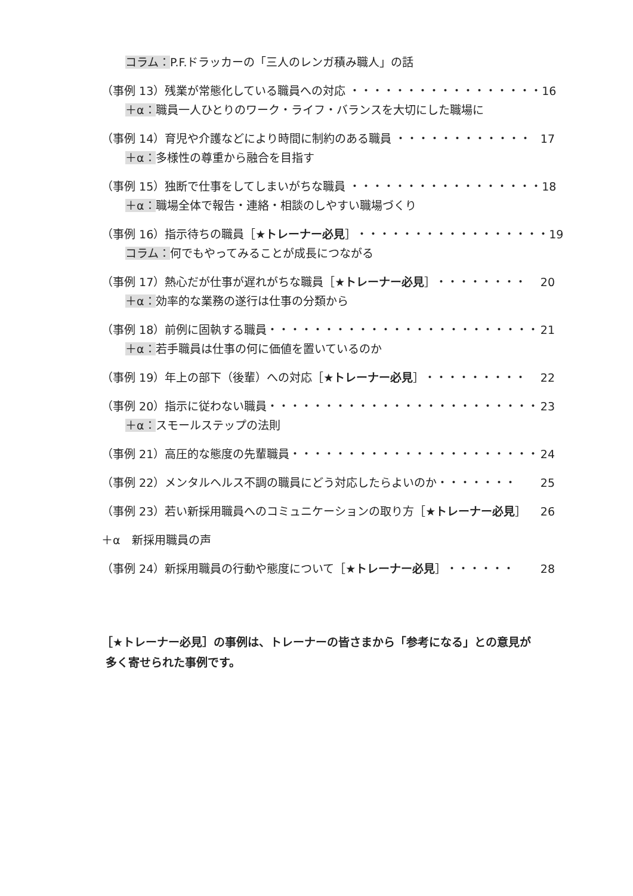コラム：P.F.ドラッカーの「三人のレンガ積み職人」の話
（事例 13）残業が常態化している職員への対応 ・・・・・・・・・・・・・・・・・ 16
＋α：職員一人ひとりのワーク・ライフ・バランスを大切にした職場に
（事例 14）育児や介護などにより時間に制約のある職員 ・・・・・・・・・・・・ 17
＋α：多様性の尊重から融合を目指す
（事例 15）独断で仕事をしてしまいがちな職員 ・・・・・・・・・・・・・・・・・ 18
＋α：職場全体で報告・連絡・相談のしやすい職場づくり
（事例 16）指示待ちの職員［★トレーナー必見］・・・・・・・・・・・・・・・・・ 19
コラム：何でもやってみることが成長につながる
（事例 17）熱心だが仕事が遅れがちな職員［★トレーナー必見］・・・・・・・・ 20
＋α：効率的な業務の遂行は仕事の分類から
（事例 18）前例に固執する職員・・・・・・・・・・・・・・・・・・・・・・・・ 21
＋α：若手職員は仕事の何に価値を置いているのか
（事例 19）年上の部下（後輩）への対応［★トレーナー必見］・・・・・・・・・ 22
（事例 20）指示に従わない職員・・・・・・・・・・・・・・・・・・・・・・・・ 23
＋α：スモールステップの法則
（事例 21）高圧的な態度の先輩職員・・・・・・・・・・・・・・・・・・・・・・ 24
（事例 22）メンタルヘルス不調の職員にどう対応したらよいのか・・・・・・・ 25
（事例 23）若い新採用職員へのコミュニケーションの取り方［★トレーナー必見］ 26
＋α　新採用職員の声
（事例 24）新採用職員の行動や態度について［★トレーナー必見］・・・・・・ 28
［★トレーナー必見］の事例は、トレーナーの皆さまから「参考になる」との意見が
多く寄せられた事例です。